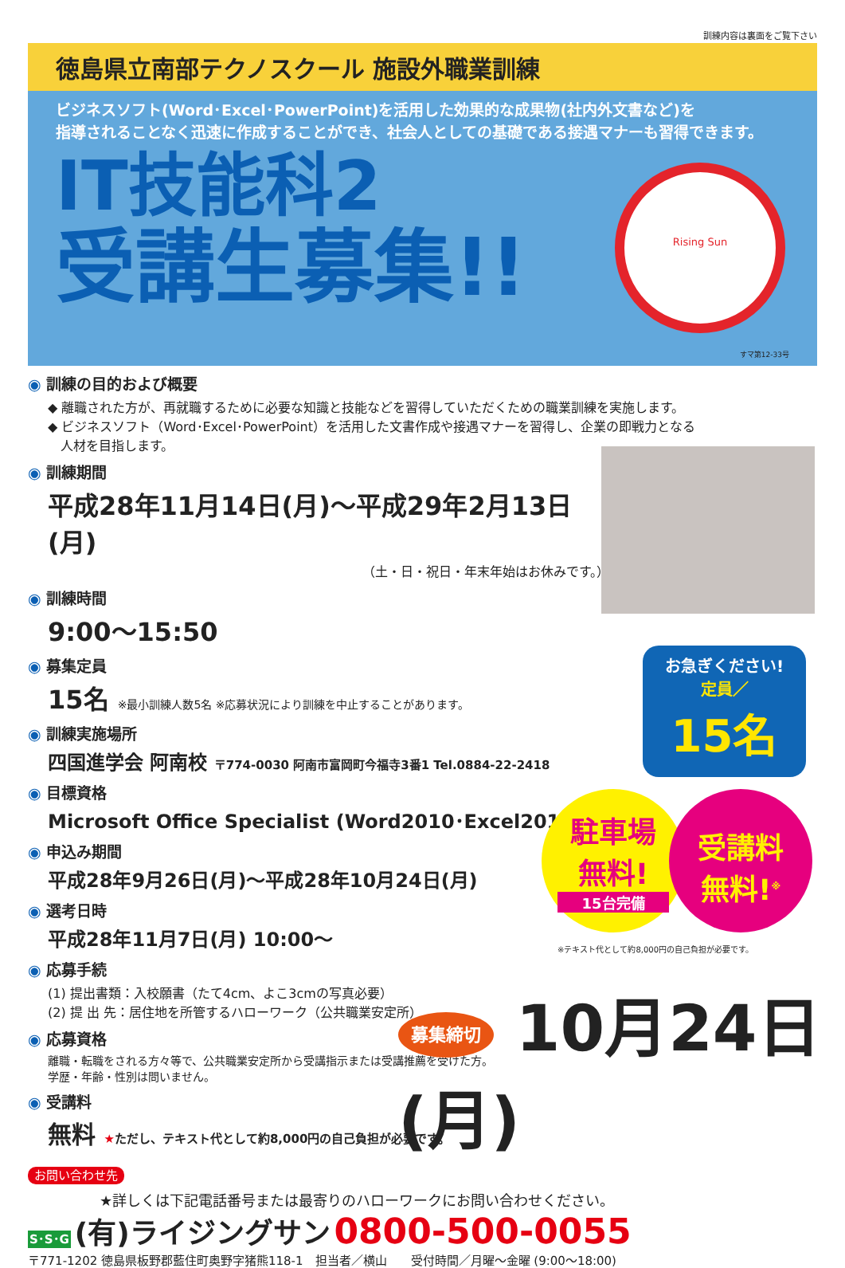訓練内容は裏面をご覧下さい
徳島県立南部テクノスクール 施設外職業訓練
ビジネスソフト(Word･Excel･PowerPoint)を活用した効果的な成果物(社内外文書など)を
指導されることなく迅速に作成することができ、社会人としての基礎である接遇マナーも習得できます。
IT技能科2
受講生募集!!
Rising Sun
すマ第12-33号
◉ 訓練の目的および概要
◆ 離職された方が、再就職するために必要な知識と技能などを習得していただくための職業訓練を実施します。
◆ ビジネスソフト（Word･Excel･PowerPoint）を活用した文書作成や接遇マナーを習得し、企業の即戦力となる
　人材を目指します。
◉ 訓練期間
平成28年11月14日(月)～平成29年2月13日(月)
（土・日・祝日・年末年始はお休みです。）
◉ 訓練時間
9:00～15:50
◉ 募集定員
15名 ※最小訓練人数5名 ※応募状況により訓練を中止することがあります。
◉ 訓練実施場所
四国進学会 阿南校 〒774-0030 阿南市富岡町今福寺3番1 Tel.0884-22-2418
◉ 目標資格
Microsoft Office Specialist (Word2010･Excel2010)
◉ 申込み期間
平成28年9月26日(月)～平成28年10月24日(月)
◉ 選考日時
平成28年11月7日(月) 10:00～
◉ 応募手続
(1) 提出書類：入校願書（たて4cm、よこ3cmの写真必要）
(2) 提 出 先：居住地を所管するハローワーク（公共職業安定所）
◉ 応募資格
離職・転職をされる方々等で、公共職業安定所から受講指示または受講推薦を受けた方。
学歴・年齢・性別は問いません。
◉ 受講料
無料 ★ただし、テキスト代として約8,000円の自己負担が必要です。
お急ぎください!
定員／
15名
駐車場
無料!
15台完備
受講料
無料!<sup>※</sup>
※テキスト代として約8,000円の自己負担が必要です。
募集締切 10月24日(月)
お問い合わせ先
★詳しくは下記電話番号または最寄りのハローワークにお問い合わせください。
S･S･G (有)ライジングサン 0800-500-0055
〒771-1202 徳島県板野郡藍住町奥野字猪熊118-1　担当者／横山　　受付時間／月曜～金曜 (9:00～18:00)